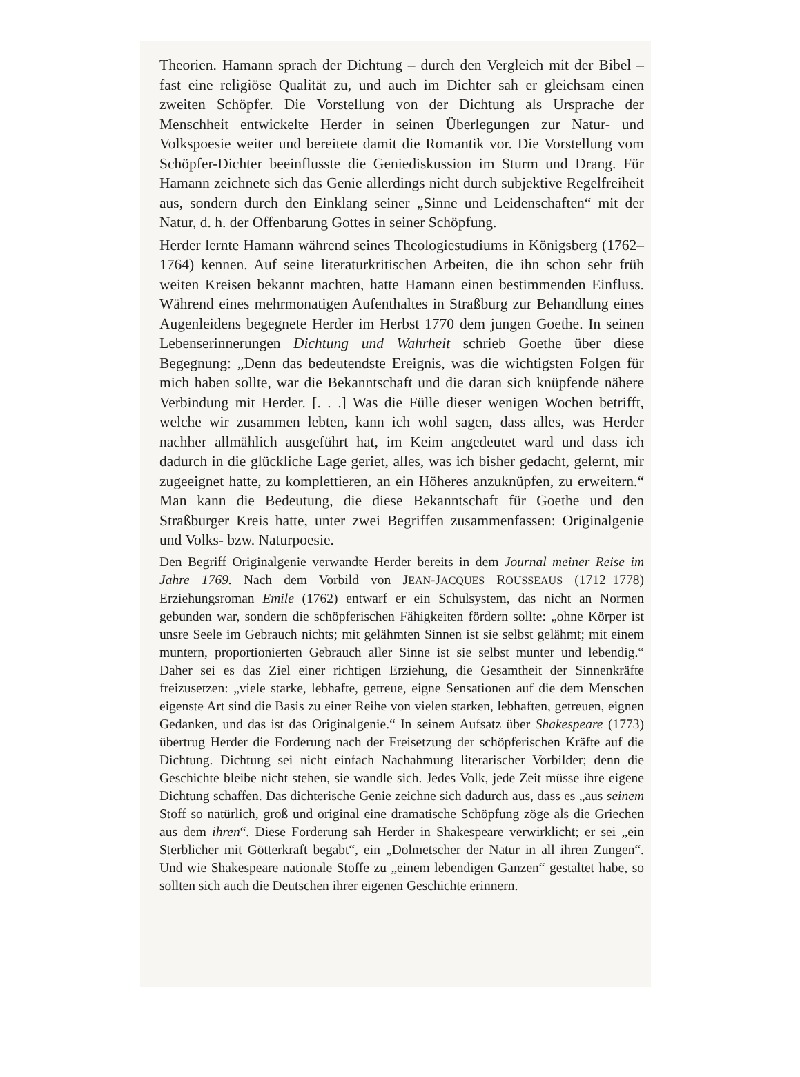Theorien. Hamann sprach der Dichtung – durch den Vergleich mit der Bibel – fast eine religiöse Qualität zu, und auch im Dichter sah er gleichsam einen zweiten Schöpfer. Die Vorstellung von der Dichtung als Ursprache der Menschheit entwickelte Herder in seinen Überlegungen zur Natur- und Volkspoesie weiter und bereitete damit die Romantik vor. Die Vorstellung vom Schöpfer-Dichter beeinflusste die Geniediskussion im Sturm und Drang. Für Hamann zeichnete sich das Genie allerdings nicht durch subjektive Regelfreiheit aus, sondern durch den Einklang seiner „Sinne und Leidenschaften“ mit der Natur, d. h. der Offenbarung Gottes in seiner Schöpfung.
Herder lernte Hamann während seines Theologiestudiums in Königsberg (1762–1764) kennen. Auf seine literaturkritischen Arbeiten, die ihn schon sehr früh weiten Kreisen bekannt machten, hatte Hamann einen bestimmenden Einfluss. Während eines mehrmonatigen Aufenthaltes in Straßburg zur Behandlung eines Augenleidens begegnete Herder im Herbst 1770 dem jungen Goethe. In seinen Lebenserinnerungen Dichtung und Wahrheit schrieb Goethe über diese Begegnung: „Denn das bedeutendste Ereignis, was die wichtigsten Folgen für mich haben sollte, war die Bekanntschaft und die daran sich knüpfende nähere Verbindung mit Herder. [. . .] Was die Fülle dieser wenigen Wochen betrifft, welche wir zusammen lebten, kann ich wohl sagen, dass alles, was Herder nachher allmählich ausgeführt hat, im Keim angedeutet ward und dass ich dadurch in die glückliche Lage geriet, alles, was ich bisher gedacht, gelernt, mir zugeeignet hatte, zu komplettieren, an ein Höheres anzuknüpfen, zu erweitern.“ Man kann die Bedeutung, die diese Bekanntschaft für Goethe und den Straßburger Kreis hatte, unter zwei Begriffen zusammenfassen: Originalgenie und Volks- bzw. Naturpoesie.
Den Begriff Originalgenie verwandte Herder bereits in dem Journal meiner Reise im Jahre 1769. Nach dem Vorbild von JEAN-JACQUES ROUSSEAUS (1712–1778) Erziehungsroman Emile (1762) entwarf er ein Schulsystem, das nicht an Normen gebunden war, sondern die schöpferischen Fähigkeiten fördern sollte: „ohne Körper ist unsre Seele im Gebrauch nichts; mit gelähmten Sinnen ist sie selbst gelähmt; mit einem muntern, proportionierten Gebrauch aller Sinne ist sie selbst munter und lebendig.“ Daher sei es das Ziel einer richtigen Erziehung, die Gesamtheit der Sinnenkräfte freizusetzen: „viele starke, lebhafte, getreue, eigne Sensationen auf die dem Menschen eigenste Art sind die Basis zu einer Reihe von vielen starken, lebhaften, getreuen, eignen Gedanken, und das ist das Originalgenie.“ In seinem Aufsatz über Shakespeare (1773) übertrug Herder die Forderung nach der Freisetzung der schöpferischen Kräfte auf die Dichtung. Dichtung sei nicht einfach Nachahmung literarischer Vorbilder; denn die Geschichte bleibe nicht stehen, sie wandle sich. Jedes Volk, jede Zeit müsse ihre eigene Dichtung schaffen. Das dichterische Genie zeichne sich dadurch aus, dass es „aus seinem Stoff so natürlich, groß und original eine dramatische Schöpfung zöge als die Griechen aus dem ihren“. Diese Forderung sah Herder in Shakespeare verwirklicht; er sei „ein Sterblicher mit Götterkraft begabt“, ein „Dolmetscher der Natur in all ihren Zungen“. Und wie Shakespeare nationale Stoffe zu „einem lebendigen Ganzen“ gestaltet habe, so sollten sich auch die Deutschen ihrer eigenen Geschichte erinnern.